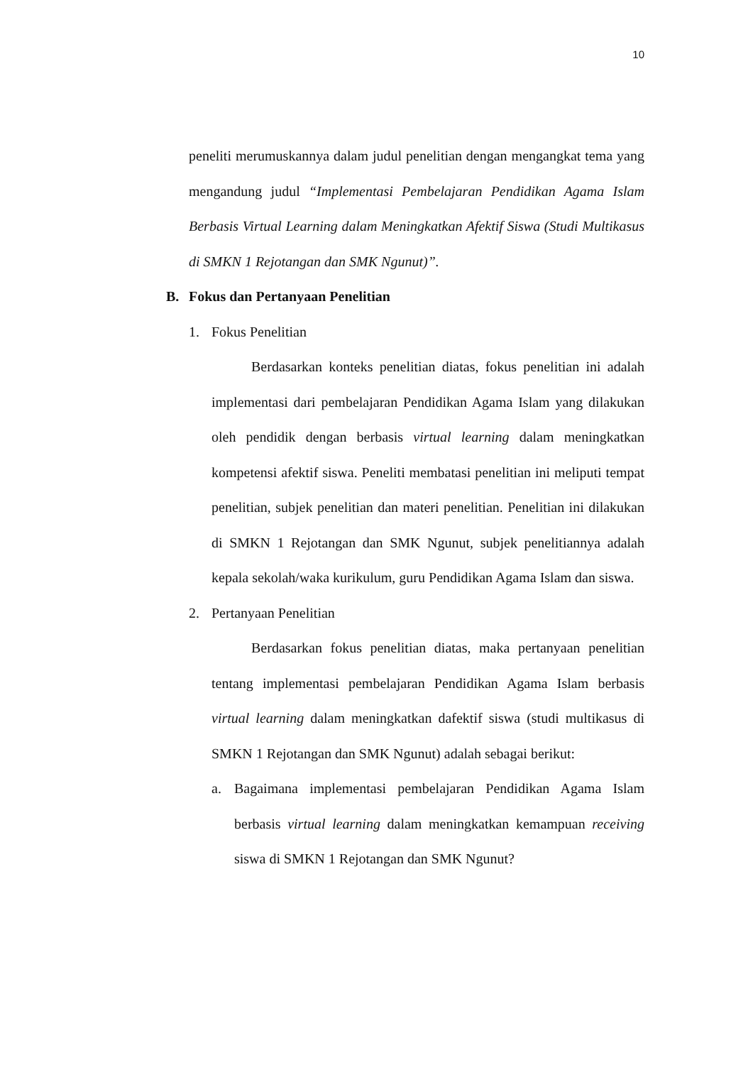10
peneliti merumuskannya dalam judul penelitian dengan mengangkat tema yang mengandung judul “Implementasi Pembelajaran Pendidikan Agama Islam Berbasis Virtual Learning dalam Meningkatkan Afektif Siswa (Studi Multikasus di SMKN 1 Rejotangan dan SMK Ngunut)”.
B. Fokus dan Pertanyaan Penelitian
1. Fokus Penelitian
Berdasarkan konteks penelitian diatas, fokus penelitian ini adalah implementasi dari pembelajaran Pendidikan Agama Islam yang dilakukan oleh pendidik dengan berbasis virtual learning dalam meningkatkan kompetensi afektif siswa. Peneliti membatasi penelitian ini meliputi tempat penelitian, subjek penelitian dan materi penelitian. Penelitian ini dilakukan di SMKN 1 Rejotangan dan SMK Ngunut, subjek penelitiannya adalah kepala sekolah/waka kurikulum, guru Pendidikan Agama Islam dan siswa.
2. Pertanyaan Penelitian
Berdasarkan fokus penelitian diatas, maka pertanyaan penelitian tentang implementasi pembelajaran Pendidikan Agama Islam berbasis virtual learning dalam meningkatkan dafektif siswa (studi multikasus di SMKN 1 Rejotangan dan SMK Ngunut) adalah sebagai berikut:
a. Bagaimana implementasi pembelajaran Pendidikan Agama Islam berbasis virtual learning dalam meningkatkan kemampuan receiving siswa di SMKN 1 Rejotangan dan SMK Ngunut?